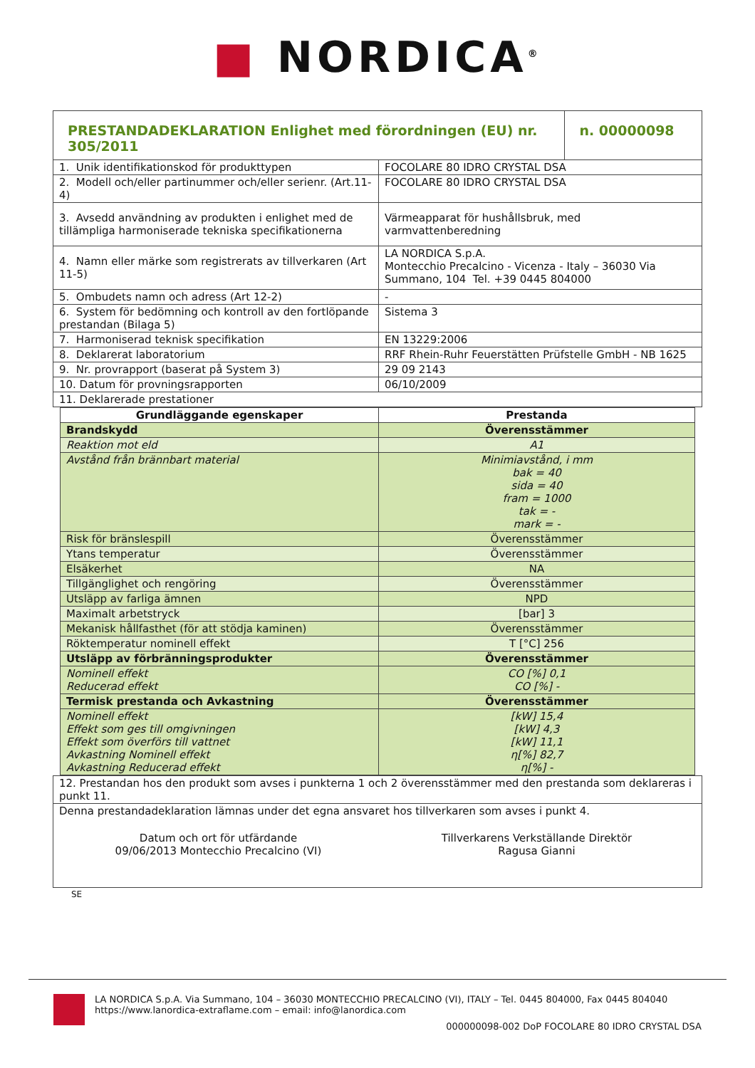■ NORDICA<sup>®</sup>
| PRESTANDADEKLARATION Enlighet med förordningen (EU) nr. 305/2011 | | n. 00000098 |
| 1. Unik identifikationskod för produkttypen | FOCOLARE 80 IDRO CRYSTAL DSA | |
| 2. Modell och/eller partinummer och/eller serienr. (Art.11-4) | FOCOLARE 80 IDRO CRYSTAL DSA | |
| 3. Avsedd användning av produkten i enlighet med de tillämpliga harmoniserade tekniska specifikationerna | Värmeapparat för hushållsbruk, med varmvattenberedning | |
| 4. Namn eller märke som registrerats av tillverkaren (Art 11-5) | LA NORDICA S.p.A. Montecchio Precalcino - Vicenza - Italy – 36030 Via Summano, 104 Tel. +39 0445 804000 | |
| 5. Ombudets namn och adress (Art 12-2) | - | |
| 6. System för bedömning och kontroll av den fortlöpande prestandan (Bilaga 5) | Sistema 3 | |
| 7. Harmoniserad teknisk specifikation | EN 13229:2006 | |
| 8. Deklarerat laboratorium | RRF Rhein-Ruhr Feuerstätten Prüfstelle GmbH - NB 1625 | |
| 9. Nr. provrapport (baserat på System 3) | 29 09 2143 | |
| 10. Datum för provningsrapporten | 06/10/2009 | |
| 11. Deklarerade prestationer | | |
| Grundläggande egenskaper | Prestanda |
| --- | --- |
| Brandskydd | Överensstämmer |
| Reaktion mot eld | A1 |
| Avstånd från brännbart material | Minimiavstånd, i mm bak = 40 sida = 40 fram = 1000 tak = - mark = - |
| Risk för bränslespill | Överensstämmer |
| Ytans temperatur | Överensstämmer |
| Elsäkerhet | NA |
| Tillgänglighet och rengöring | Överensstämmer |
| Utsläpp av farliga ämnen | NPD |
| Maximalt arbetstryck | [bar] 3 |
| Mekanisk hållfasthet (för att stödja kaminen) | Överensstämmer |
| Röktemperatur nominell effekt | T [°C] 256 |
| Utsläpp av förbränningsprodukter | Överensstämmer |
| Nominell effekt Reducerad effekt | CO [%] 0,1 CO [%] - |
| Termisk prestanda och Avkastning | Överensstämmer |
| Nominell effekt Effekt som ges till omgivningen Effekt som överförs till vattnet Avkastning Nominell effekt Avkastning Reducerad effekt | [kW] 15,4 [kW] 4,3 [kW] 11,1 η[%] 82,7 η[%] - |
| 12. Prestandan hos den produkt som avses i punkterna 1 och 2 överensstämmer med den prestanda som deklareras i punkt 11. |
| Denna prestandadeklaration lämnas under det egna ansvaret hos tillverkaren som avses i punkt 4. Datum och ort för utfärdande 09/06/2013 Montecchio Precalcino (VI) Tillverkarens Verkställande Direktör Ragusa Gianni |
SE
LA NORDICA S.p.A. Via Summano, 104 – 36030 MONTECCHIO PRECALCINO (VI), ITALY – Tel. 0445 804000, Fax 0445 804040
https://www.lanordica-extraflame.com – email: info@lanordica.com
000000098-002 DoP FOCOLARE 80 IDRO CRYSTAL DSA